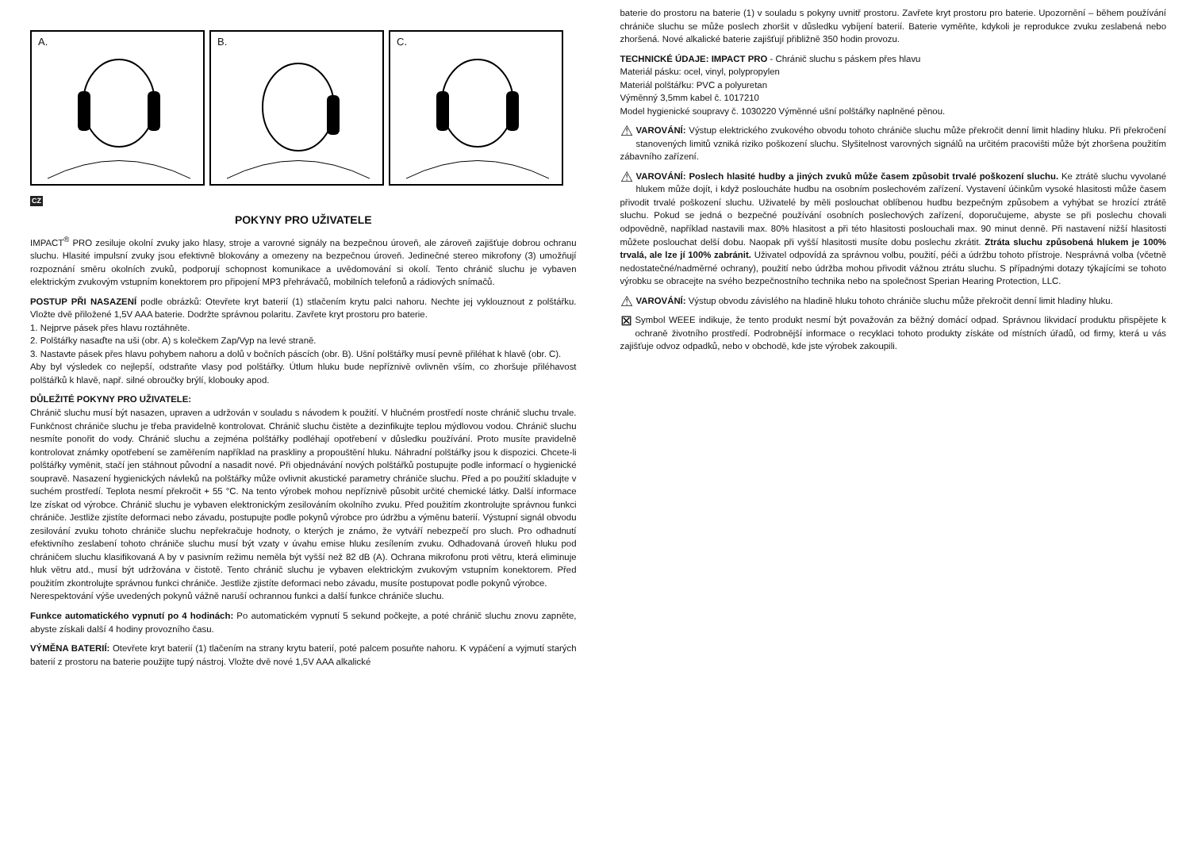A. B. C.
CZ
POKYNY PRO UŽIVATELE
IMPACT<sup>®</sup> PRO zesiluje okolní zvuky jako hlasy, stroje a varovné signály na bezpečnou úroveň, ale zároveň zajišťuje dobrou ochranu sluchu. Hlasité impulsní zvuky jsou efektivně blokovány a omezeny na bezpečnou úroveň. Jedinečné stereo mikrofony (3) umožňují rozpoznání směru okolních zvuků, podporují schopnost komunikace a uvědomování si okolí. Tento chránič sluchu je vybaven elektrickým zvukovým vstupním konektorem pro připojení MP3 přehrávačů, mobilních telefonů a rádiových snímačů.
POSTUP PŘI NASAZENÍ podle obrázků: Otevřete kryt baterií (1) stlačením krytu palci nahoru. Nechte jej vyklouznout z polštářku. Vložte dvě přiložené 1,5V AAA baterie. Dodržte správnou polaritu. Zavřete kryt prostoru pro baterie.
1. Nejprve pásek přes hlavu roztáhněte.
2. Polštářky nasaďte na uši (obr. A) s kolečkem Zap/Vyp na levé straně.
3. Nastavte pásek přes hlavu pohybem nahoru a dolů v bočních páscích (obr. B). Ušní polštářky musí pevně přiléhat k hlavě (obr. C).
Aby byl výsledek co nejlepší, odstraňte vlasy pod polštářky. Útlum hluku bude nepříznivě ovlivněn vším, co zhoršuje přiléhavost polštářků k hlavě, např. silné obroučky brýlí, klobouky apod.
DŮLEŽITÉ POKYNY PRO UŽIVATELE:
Chránič sluchu musí být nasazen, upraven a udržován v souladu s návodem k použití. V hlučném prostředí noste chránič sluchu trvale. Funkčnost chrániče sluchu je třeba pravidelně kontrolovat. Chránič sluchu čistěte a dezinfikujte teplou mýdlovou vodou. Chránič sluchu nesmíte ponořit do vody. Chránič sluchu a zejména polštářky podléhají opotřebení v důsledku používání. Proto musíte pravidelně kontrolovat známky opotřebení se zaměřením například na praskliny a propouštění hluku. Náhradní polštářky jsou k dispozici. Chcete-li polštářky vyměnit, stačí jen stáhnout původní a nasadit nové. Při objednávání nových polštářků postupujte podle informací o hygienické soupravě. Nasazení hygienických návleků na polštářky může ovlivnit akustické parametry chrániče sluchu. Před a po použití skladujte v suchém prostředí. Teplota nesmí překročit + 55 °C. Na tento výrobek mohou nepříznivě působit určité chemické látky. Další informace lze získat od výrobce. Chránič sluchu je vybaven elektronickým zesilováním okolního zvuku. Před použitím zkontrolujte správnou funkci chrániče. Jestliže zjistíte deformaci nebo závadu, postupujte podle pokynů výrobce pro údržbu a výměnu baterií. Výstupní signál obvodu zesilování zvuku tohoto chrániče sluchu nepřekračuje hodnoty, o kterých je známo, že vytváří nebezpečí pro sluch. Pro odhadnutí efektivního zeslabení tohoto chrániče sluchu musí být vzaty v úvahu emise hluku zesílením zvuku. Odhadovaná úroveň hluku pod chráničem sluchu klasifikovaná A by v pasivním režimu neměla být vyšší než 82 dB (A). Ochrana mikrofonu proti větru, která eliminuje hluk větru atd., musí být udržována v čistotě. Tento chránič sluchu je vybaven elektrickým zvukovým vstupním konektorem. Před použitím zkontrolujte správnou funkci chrániče. Jestliže zjistíte deformaci nebo závadu, musíte postupovat podle pokynů výrobce.
Nerespektování výše uvedených pokynů vážně naruší ochrannou funkci a další funkce chrániče sluchu.
Funkce automatického vypnutí po 4 hodinách: Po automatickém vypnutí 5 sekund počkejte, a poté chránič sluchu znovu zapněte, abyste získali další 4 hodiny provozního času.
VÝMĚNA BATERIÍ: Otevřete kryt baterií (1) tlačením na strany krytu baterií, poté palcem posuňte nahoru. K vypáčení a vyjmutí starých baterií z prostoru na baterie použijte tupý nástroj. Vložte dvě nové 1,5V AAA alkalické
baterie do prostoru na baterie (1) v souladu s pokyny uvnitř prostoru. Zavřete kryt prostoru pro baterie. Upozornění – během používání chrániče sluchu se může poslech zhoršit v důsledku vybíjení baterií. Baterie vyměňte, kdykoli je reprodukce zvuku zeslabená nebo zhoršená. Nové alkalické baterie zajišťují přibližně 350 hodin provozu.
TECHNICKÉ ÚDAJE: IMPACT PRO - Chránič sluchu s páskem přes hlavu
Materiál pásku: ocel, vinyl, polypropylen
Materiál polštářku: PVC a polyuretan
Výměnný 3,5mm kabel č. 1017210
Model hygienické soupravy č. 1030220 Výměnné ušní polštářky naplněné pěnou.
⚠ VAROVÁNÍ: Výstup elektrického zvukového obvodu tohoto chrániče sluchu může překročit denní limit hladiny hluku. Při překročení stanovených limitů vzniká riziko poškození sluchu. Slyšitelnost varovných signálů na určitém pracovišti může být zhoršena použitím zábavního zařízení.
⚠ VAROVÁNÍ: Poslech hlasité hudby a jiných zvuků může časem způsobit trvalé poškození sluchu. Ke ztrátě sluchu vyvolané hlukem může dojít, i když posloucháte hudbu na osobním poslechovém zařízení. Vystavení účinkům vysoké hlasitosti může časem přivodit trvalé poškození sluchu. Uživatelé by měli poslouchat oblíbenou hudbu bezpečným způsobem a vyhýbat se hrozící ztrátě sluchu. Pokud se jedná o bezpečné používání osobních poslechových zařízení, doporučujeme, abyste se při poslechu chovali odpovědně, například nastavili max. 80% hlasitost a při této hlasitosti poslouchali max. 90 minut denně. Při nastavení nižší hlasitosti můžete poslouchat delší dobu. Naopak při vyšší hlasitosti musíte dobu poslechu zkrátit. Ztráta sluchu způsobená hlukem je 100% trvalá, ale lze jí 100% zabránit. Uživatel odpovídá za správnou volbu, použití, péči a údržbu tohoto přístroje. Nesprávná volba (včetně nedostatečné/nadměrné ochrany), použití nebo údržba mohou přivodit vážnou ztrátu sluchu. S případnými dotazy týkajícími se tohoto výrobku se obracejte na svého bezpečnostního technika nebo na společnost Sperian Hearing Protection, LLC.
⚠ VAROVÁNÍ: Výstup obvodu závislého na hladině hluku tohoto chrániče sluchu může překročit denní limit hladiny hluku.
⊠ Symbol WEEE indikuje, že tento produkt nesmí být považován za běžný domácí odpad. Správnou likvidací produktu přispějete k ochraně životního prostředí. Podrobnější informace o recyklaci tohoto produkty získáte od místních úřadů, od firmy, která u vás zajišťuje odvoz odpadků, nebo v obchodě, kde jste výrobek zakoupili.